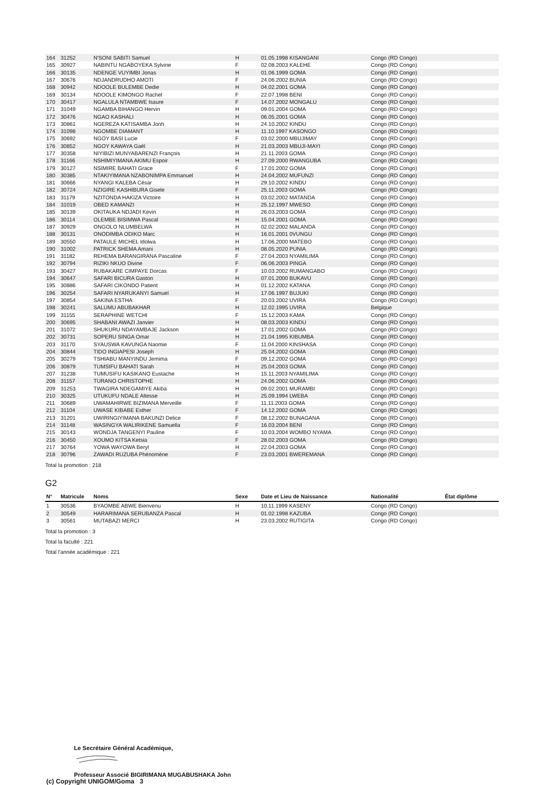| 164 | 31252 | N'SONI SABITI Samuel | H | 01.05.1998 KISANGANI | Congo (RD Congo) | |
| 165 | 30927 | NABINTU NGABOYEKA Sylvine | F | 02.08.2003 KALEHE | Congo (RD Congo) | |
| 166 | 30135 | NDENGE VUYIMBI Jonas | H | 01.06.1999 GOMA | Congo (RD Congo) | |
| 167 | 30676 | NDJANDRUDHO AMOTI | F | 24.06.2002 BUNIA | Congo (RD Congo) | |
| 168 | 30942 | NDOOLE BULEMBE Dedie | H | 04.02.2001 GOMA | Congo (RD Congo) | |
| 169 | 30134 | NDOOLE KIMONGO Rachel | F | 22.07.1998 BENI | Congo (RD Congo) | |
| 170 | 30417 | NGALULA NTAMBWE Isaure | F | 14.07.2002 MONGALU | Congo (RD Congo) | |
| 171 | 31049 | NGAMBA BIHANGO Hervin | H | 09.01.2004 GOMA | Congo (RD Congo) | |
| 172 | 30476 | NGAO KASHALI | H | 06.05.2001 GOMA | Congo (RD Congo) | |
| 173 | 30861 | NGEREZA KATISAMBA Jonh | H | 24.10.2002 KINDU | Congo (RD Congo) | |
| 174 | 31098 | NGOMBE DIAMANT | H | 11.10.1997 KASONGO | Congo (RD Congo) | |
| 175 | 30692 | NGOY BASI Lucie | F | 03.02.2000 MBUJIMAY | Congo (RD Congo) | |
| 176 | 30852 | NGOY KAWAYA Gaël | H | 21.03.2003 MBUJI-MAYI | Congo (RD Congo) | |
| 177 | 30358 | NIYIBIZI MUNYABARENZI François | H | 21.11.2003 GOMA | Congo (RD Congo) | |
| 178 | 31166 | NSHIMIYIMANA AKIMU Espoir | H | 27.09.2000 RWANGUBA | Congo (RD Congo) | |
| 179 | 30127 | NSIMIRE BAHATI Grace | F | 17.01.2002 GOMA | Congo (RD Congo) | |
| 180 | 30385 | NTAKIYIMANA NZABONIMPA Emmanuel | H | 24.04.2002 MUFUNZI | Congo (RD Congo) | |
| 181 | 30666 | NYANGI KALEBA César | H | 29.10.2002 KINDU | Congo (RD Congo) | |
| 182 | 30724 | NZIGIRE KASHIBURA Gisele | F | 25.11.2003 GOMA | Congo (RD Congo) | |
| 183 | 31179 | NZITONDA HAKIZA Victoire | H | 03.02.2002 MATANDA | Congo (RD Congo) | |
| 184 | 31019 | OBED KAMANZI | H | 25.12.1997 MWESO | Congo (RD Congo) | |
| 185 | 30139 | OKITAUKA NDJADI Kevin | H | 26.03.2003 GOMA | Congo (RD Congo) | |
| 186 | 30114 | OLEMBE BISIMWA Pascal | H | 15.04.2001 GOMA | Congo (RD Congo) | |
| 187 | 30929 | ONGOLO NLUMBELWA | H | 02.02.2002 MALANDA | Congo (RD Congo) | |
| 188 | 30131 | ONODIMBA ODIKO Marc | H | 16.01.2001 0VUNGU | Congo (RD Congo) | |
| 189 | 30550 | PATAULE MICHEL Idolwa | H | 17.06.2000 MATEBO | Congo (RD Congo) | |
| 190 | 31002 | PATRICK SHEMA Amani | H | 08.05.2020 PUNIA | Congo (RD Congo) | |
| 191 | 31182 | REHEMA BARANGIRANA Pascaline | F | 27.04.2003 NYAMILIMA | Congo (RD Congo) | |
| 192 | 30794 | RIZIKI NKUO Divine | F | 06.06.2003 PINGA | Congo (RD Congo) | |
| 193 | 30427 | RUBAKARE CIMPAYE Dorcas | F | 10.03.2002 RUMANGABO | Congo (RD Congo) | |
| 194 | 30647 | SAFARI BICURA Gaston | H | 07.01.2000 BUKAVU | Congo (RD Congo) | |
| 195 | 30886 | SAFARI CIKONDO Patient | H | 01.12.2002 KATANA | Congo (RD Congo) | |
| 196 | 30254 | SAFARI NYARUKANYI Samuel | H | 17.06.1997 BUJUKI | Congo (RD Congo) | |
| 197 | 30854 | SAKINA ESTHA | F | 20.03.2002 UVIRA | Congo (RD Congo) | |
| 198 | 30241 | SALUMU ABUBAKHAR | H | 12.02.1995 UVIRA | Belgique | |
| 199 | 31155 | SERAPHINE WETCHI | F | 15.12.2003 KAMA | Congo (RD Congo) | |
| 200 | 30695 | SHABANI AWAZI Janvier | H | 08.03.2003 KINDU | Congo (RD Congo) | |
| 201 | 31072 | SHUKURU NDAYAMBAJE Jackson | H | 17.01.2002 GOMA | Congo (RD Congo) | |
| 202 | 30731 | SOPERU SINGA Omar | H | 21.04.1995 KIBUMBA | Congo (RD Congo) | |
| 203 | 31170 | SYAUSWA KAVUNGA Naomie | F | 11.04.2000 KINSHASA | Congo (RD Congo) | |
| 204 | 30844 | TIDO INGIAPESI Joseph | H | 25.04.2002 GOMA | Congo (RD Congo) | |
| 205 | 30279 | TSHIABU MANYINDU Jemima | F | 09.12.2002 GOMA | Congo (RD Congo) | |
| 206 | 30879 | TUMSIFU BAHATI Sarah | H | 25.04.2003 GOMA | Congo (RD Congo) | |
| 207 | 31238 | TUMUSIFU KASIKANO Eustache | H | 15.11.2003 NYAMILIMA | Congo (RD Congo) | |
| 208 | 31157 | TURANO CHRISTOPHE | H | 24.06.2002 GOMA | Congo (RD Congo) | |
| 209 | 31253 | TWAGIRA NDEGAMIYE Akiba | H | 09.02.2001 MURAMBI | Congo (RD Congo) | |
| 210 | 30325 | UTUKUFU NDALE Altesse | H | 25.09.1994 LWEBA | Congo (RD Congo) | |
| 211 | 30689 | UWAMAHIRWE BIZIMANA Merveille | F | 11.11.2003 GOMA | Congo (RD Congo) | |
| 212 | 31104 | UWASE KIBABE Esther | F | 14.12.2002 GOMA | Congo (RD Congo) | |
| 213 | 31201 | UWIRINGIYIMANA BAKUNZI Delice | F | 08.12.2002 BUNAGANA | Congo (RD Congo) | |
| 214 | 31148 | WASINGYA WALIRIKENE Samuella | F | 16.03.2004 BENI | Congo (RD Congo) | |
| 215 | 30143 | WONDJA TANGENYI Pauline | F | 10.03.2004 WOMBO NYAMA | Congo (RD Congo) | |
| 216 | 30450 | XOUMO KITSA Ketsia | F | 28.02.2003 GOMA | Congo (RD Congo) | |
| 217 | 30764 | YOWA WAYOWA Beryl | H | 22.04.2003 GOMA | Congo (RD Congo) | |
| 218 | 30796 | ZAWADI RUZUBA Phénomène | F | 23.03.2001 BWEREMANA | Congo (RD Congo) | |
Total la promotion : 218
G2
| N° | Matricule | Noms | Sexe | Date et Lieu de Naissance | Nationalité | État diplôme |
| --- | --- | --- | --- | --- | --- | --- |
| 1 | 30536 | BYAOMBE ABWE Bienvenu | H | 10.11.1999 KASENY | Congo (RD Congo) | |
| 2 | 30549 | HARARIMANA SERUBANZA Pascal | H | 01.02.1998 KAZUBA | Congo (RD Congo) | |
| 3 | 30561 | MUTABAZI MERCI | H | 23.03.2002 RUTIGITA | Congo (RD Congo) | |
Total la promotion : 3
Total la faculté : 221
Total l'année académique : 221
Le Secrétaire Général Académique,
Professeur Associé BIGIRIMANA MUGABUSHAKA John
(c) Copyright UNIGOM/Goma 3